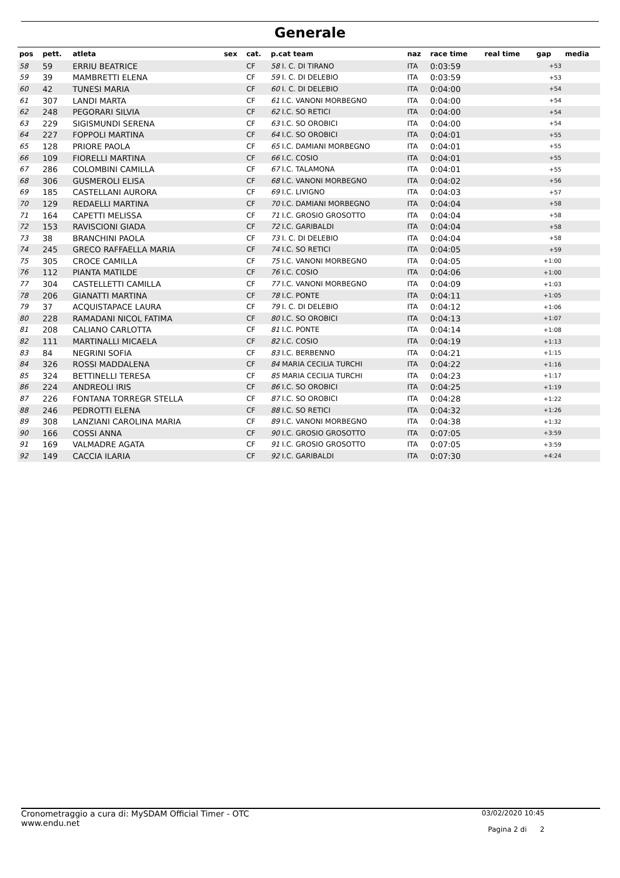Generale
| pos | pett. | atleta | sex | cat. | p.cat team | naz | race time | real time | gap | media |
| --- | --- | --- | --- | --- | --- | --- | --- | --- | --- | --- |
| 58 | 59 | ERRIU BEATRICE | | CF | 58 I. C. DI TIRANO | ITA | 0:03:59 | | +53 | |
| 59 | 39 | MAMBRETTI ELENA | | CF | 59 I. C. DI DELEBIO | ITA | 0:03:59 | | +53 | |
| 60 | 42 | TUNESI MARIA | | CF | 60 I. C. DI DELEBIO | ITA | 0:04:00 | | +54 | |
| 61 | 307 | LANDI MARTA | | CF | 61 I.C. VANONI MORBEGNO | ITA | 0:04:00 | | +54 | |
| 62 | 248 | PEGORARI SILVIA | | CF | 62 I.C. SO RETICI | ITA | 0:04:00 | | +54 | |
| 63 | 229 | SIGISMUNDI SERENA | | CF | 63 I.C. SO OROBICI | ITA | 0:04:00 | | +54 | |
| 64 | 227 | FOPPOLI MARTINA | | CF | 64 I.C. SO OROBICI | ITA | 0:04:01 | | +55 | |
| 65 | 128 | PRIORE PAOLA | | CF | 65 I.C. DAMIANI MORBEGNO | ITA | 0:04:01 | | +55 | |
| 66 | 109 | FIORELLI MARTINA | | CF | 66 I.C. COSIO | ITA | 0:04:01 | | +55 | |
| 67 | 286 | COLOMBINI CAMILLA | | CF | 67 I.C. TALAMONA | ITA | 0:04:01 | | +55 | |
| 68 | 306 | GUSMEROLI ELISA | | CF | 68 I.C. VANONI MORBEGNO | ITA | 0:04:02 | | +56 | |
| 69 | 185 | CASTELLANI AURORA | | CF | 69 I.C. LIVIGNO | ITA | 0:04:03 | | +57 | |
| 70 | 129 | REDAELLI MARTINA | | CF | 70 I.C. DAMIANI MORBEGNO | ITA | 0:04:04 | | +58 | |
| 71 | 164 | CAPETTI MELISSA | | CF | 71 I.C. GROSIO GROSOTTO | ITA | 0:04:04 | | +58 | |
| 72 | 153 | RAVISCIONI GIADA | | CF | 72 I.C. GARIBALDI | ITA | 0:04:04 | | +58 | |
| 73 | 38 | BRANCHINI PAOLA | | CF | 73 I. C. DI DELEBIO | ITA | 0:04:04 | | +58 | |
| 74 | 245 | GRECO RAFFAELLA MARIA | | CF | 74 I.C. SO RETICI | ITA | 0:04:05 | | +59 | |
| 75 | 305 | CROCE CAMILLA | | CF | 75 I.C. VANONI MORBEGNO | ITA | 0:04:05 | | +1:00 | |
| 76 | 112 | PIANTA MATILDE | | CF | 76 I.C. COSIO | ITA | 0:04:06 | | +1:00 | |
| 77 | 304 | CASTELLETTI CAMILLA | | CF | 77 I.C. VANONI MORBEGNO | ITA | 0:04:09 | | +1:03 | |
| 78 | 206 | GIANATTI MARTINA | | CF | 78 I.C. PONTE | ITA | 0:04:11 | | +1:05 | |
| 79 | 37 | ACQUISTAPACE LAURA | | CF | 79 I. C. DI DELEBIO | ITA | 0:04:12 | | +1:06 | |
| 80 | 228 | RAMADANI NICOL FATIMA | | CF | 80 I.C. SO OROBICI | ITA | 0:04:13 | | +1:07 | |
| 81 | 208 | CALIANO CARLOTTA | | CF | 81 I.C. PONTE | ITA | 0:04:14 | | +1:08 | |
| 82 | 111 | MARTINALLI MICAELA | | CF | 82 I.C. COSIO | ITA | 0:04:19 | | +1:13 | |
| 83 | 84 | NEGRINI SOFIA | | CF | 83 I.C. BERBENNO | ITA | 0:04:21 | | +1:15 | |
| 84 | 326 | ROSSI MADDALENA | | CF | 84 MARIA CECILIA TURCHI | ITA | 0:04:22 | | +1:16 | |
| 85 | 324 | BETTINELLI TERESA | | CF | 85 MARIA CECILIA TURCHI | ITA | 0:04:23 | | +1:17 | |
| 86 | 224 | ANDREOLI IRIS | | CF | 86 I.C. SO OROBICI | ITA | 0:04:25 | | +1:19 | |
| 87 | 226 | FONTANA TORREGR STELLA | | CF | 87 I.C. SO OROBICI | ITA | 0:04:28 | | +1:22 | |
| 88 | 246 | PEDROTTI ELENA | | CF | 88 I.C. SO RETICI | ITA | 0:04:32 | | +1:26 | |
| 89 | 308 | LANZIANI CAROLINA MARIA | | CF | 89 I.C. VANONI MORBEGNO | ITA | 0:04:38 | | +1:32 | |
| 90 | 166 | COSSI ANNA | | CF | 90 I.C. GROSIO GROSOTTO | ITA | 0:07:05 | | +3:59 | |
| 91 | 169 | VALMADRE AGATA | | CF | 91 I.C. GROSIO GROSOTTO | ITA | 0:07:05 | | +3:59 | |
| 92 | 149 | CACCIA ILARIA | | CF | 92 I.C. GARIBALDI | ITA | 0:07:30 | | +4:24 | |
Cronometraggio a cura di: MySDAM Official Timer - OTC
www.endu.net
03/02/2020 10:45
Pagina 2 di 2